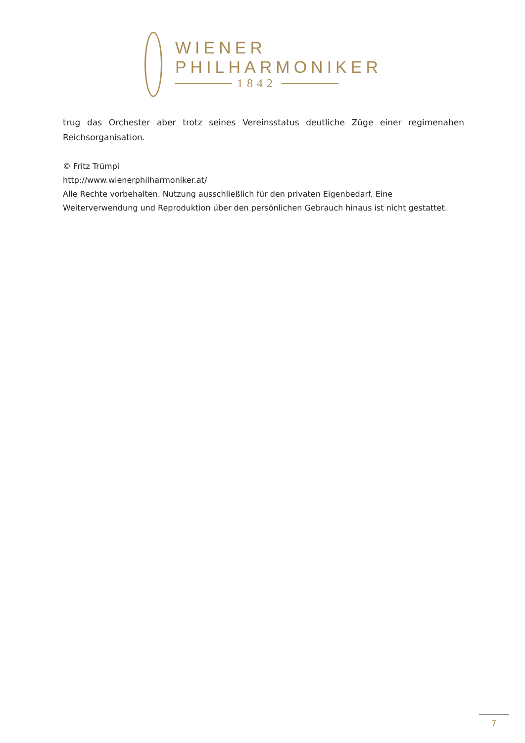WIENER
PHILHARMONIKER
1842
trug das Orchester aber trotz seines Vereinsstatus deutliche Züge einer regimenahen Reichsorganisation.
© Fritz Trümpi
http://www.wienerphilharmoniker.at/
Alle Rechte vorbehalten. Nutzung ausschließlich für den privaten Eigenbedarf. Eine Weiterverwendung und Reproduktion über den persönlichen Gebrauch hinaus ist nicht gestattet.
7